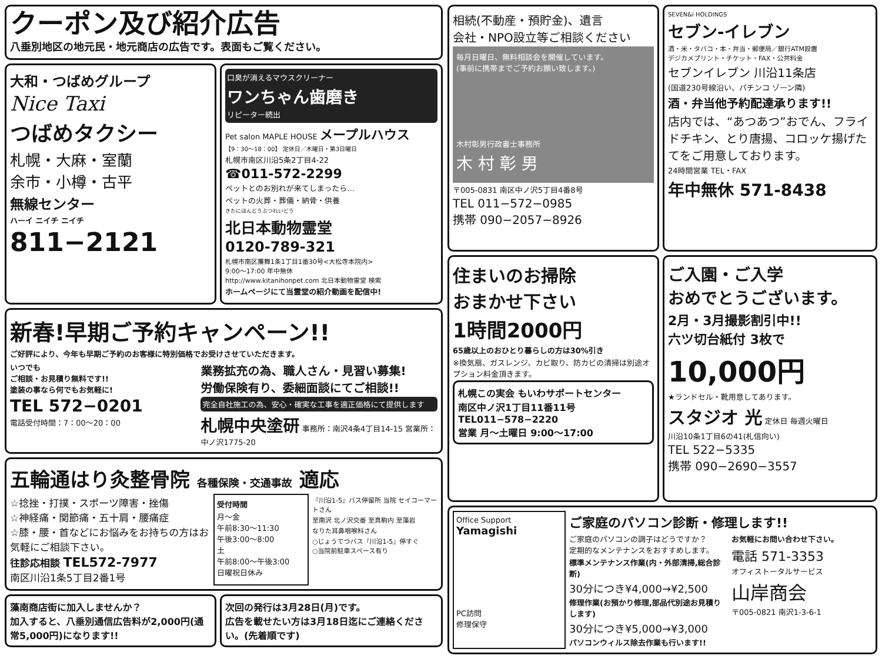クーポン及び紹介広告
八垂別地区の地元民・地元商店の広告です。表面もご覧ください。
大和・つばめグループ
Nice Taxi
つばめタクシー
札幌・大麻・室蘭
余市・小樽・古平
無線センター
ハーイ ニイチ ニイチ
811−2121
口臭が消えるマウスクリーナー
ワンちゃん歯磨き
リピーター続出
Pet salon MAPLE HOUSE メープルハウス
【9：30〜18：00】 定休日／木曜日・第3日曜日
札幌市南区川沿5条2丁目4-22
☎011-572-2299
ペットとのお別れが来てしまったら…
ペットの火葬・葬儀・納骨・供養
きたにほんどうぶつれいどう
北日本動物霊堂
0120-789-321
札幌市南区簾舞1条1丁目1番30号<大松寺本院内>
9:00〜17:00 年中無休
http://www.kitanihonpet.com 北日本動物霊堂 検索
ホームページにて当霊堂の紹介動画を配信中!
新春!早期ご予約キャンペーン!!
ご好評により、今年も早期ご予約のお客様に特別価格でお受けさせていただきます。
いつでも
ご相談・お見積り無料です!!
塗装の事なら何でもお気軽に!
TEL 572−0201
電話受付時間：7：00〜20：00
業務拡充の為、職人さん・見習い募集!
労働保険有り、委細面談にてご相談!!
完全自社施工の為、安心・確実な工事を適正価格にて提供します
札幌中央塗研 事務所：南沢4条4丁目14-15 営業所：中ノ沢1775-20
五輪通はり灸整骨院 各種保険・交通事故 適応
☆捻挫・打撲・スポーツ障害・挫傷
☆神経痛・関節痛・五十肩・腰痛症
☆膝・腰・首などにお悩みをお持ちの方はお気軽にご相談下さい。
往診応相談 TEL572-7977
南区川沿1条5丁目2番1号
受付時間
月〜金
午前8:30〜11:30
午後3:00〜8:00
土
午前8:00〜午後3:00
日曜祝日休み
『川沿1-5』バス停留所 当院 セイコーマートさん
至南沢 北ノ沢交番 至真駒内 至藻岩
なりた耳鼻咽喉科さん
○じょうてつバス『川沿1-5』停すぐ
○当院前駐車スペース有り
藻南商店街に加入しませんか？
加入すると、八垂別通信広告料が2,000円(通常5,000円)になります!!
次回の発行は3月28日(月)です。
広告を載せたい方は3月18日迄にご連絡ください。(先着順です)
相続(不動産・預貯金)、遺言
会社・NPO設立等ご相談ください
毎月日曜日、無料相談会を開催しています。
(事前に携帯までご予約お願い致します。)
木村彰男行政書士事務所
木 村 彰 男
〒005-0831 南区中ノ沢5丁目4番8号
TEL 011−572−0985
携帯 090−2057−8926
SEVEN&i HOLDINGS
セブン-イレブン
酒・米・タバコ・本・弁当・郵便局／銀行ATM設置
デジカメプリント・チケット・FAX・公共料金
セブンイレブン 川沿11条店
(国道230号線沿い、パチンコ ゾーン隣)
酒・弁当他予約配達承ります!!
店内では、“あつあつ”おでん、フライドチキン、とり唐揚、コロッケ揚げたてをご用意しております。
24時間営業 TEL・FAX
年中無休 571-8438
住まいのお掃除
おまかせ下さい
1時間2000円
65歳以上のおひとり暮らしの方は30%引き
※換気扇、ガスレンジ、カビ取り、防カビの清掃は別途オプション料金頂きます。
札幌この実会 もいわサポートセンター
南区中ノ沢1丁目11番11号
TEL011−578−2220
営業 月〜土曜日 9:00〜17:00
ご入園・ご入学
おめでとうございます。
2月・3月撮影割引中!!
六ツ切台紙付 3枚で
10,000円
★ランドセル・靴用意してあります。
スタジオ 光 定休日 毎週火曜日
川沿10条1丁目6の41(札信向い)
TEL 522−5335
携帯 090−2690−3557
Office Support
Yamagishi
PC訪問
修理保守
ご家庭のパソコン診断・修理します!!
ご家庭のパソコンの調子はどうですか？
定期的なメンテナンスをおすすめします。
標準メンテナンス作業(内・外部清掃,総合診断)
30分につき¥4,000→¥2,500
修理作業(お預かり修理,部品代別途お見積りします)
30分につき¥5,000→¥3,000
パソコンウィルス除去作業も行います!!
お気軽にお問い合わせ下さい。
電話 571-3353
オフィストータルサービス
山岸商会
〒005-0821 南沢1-3-6-1